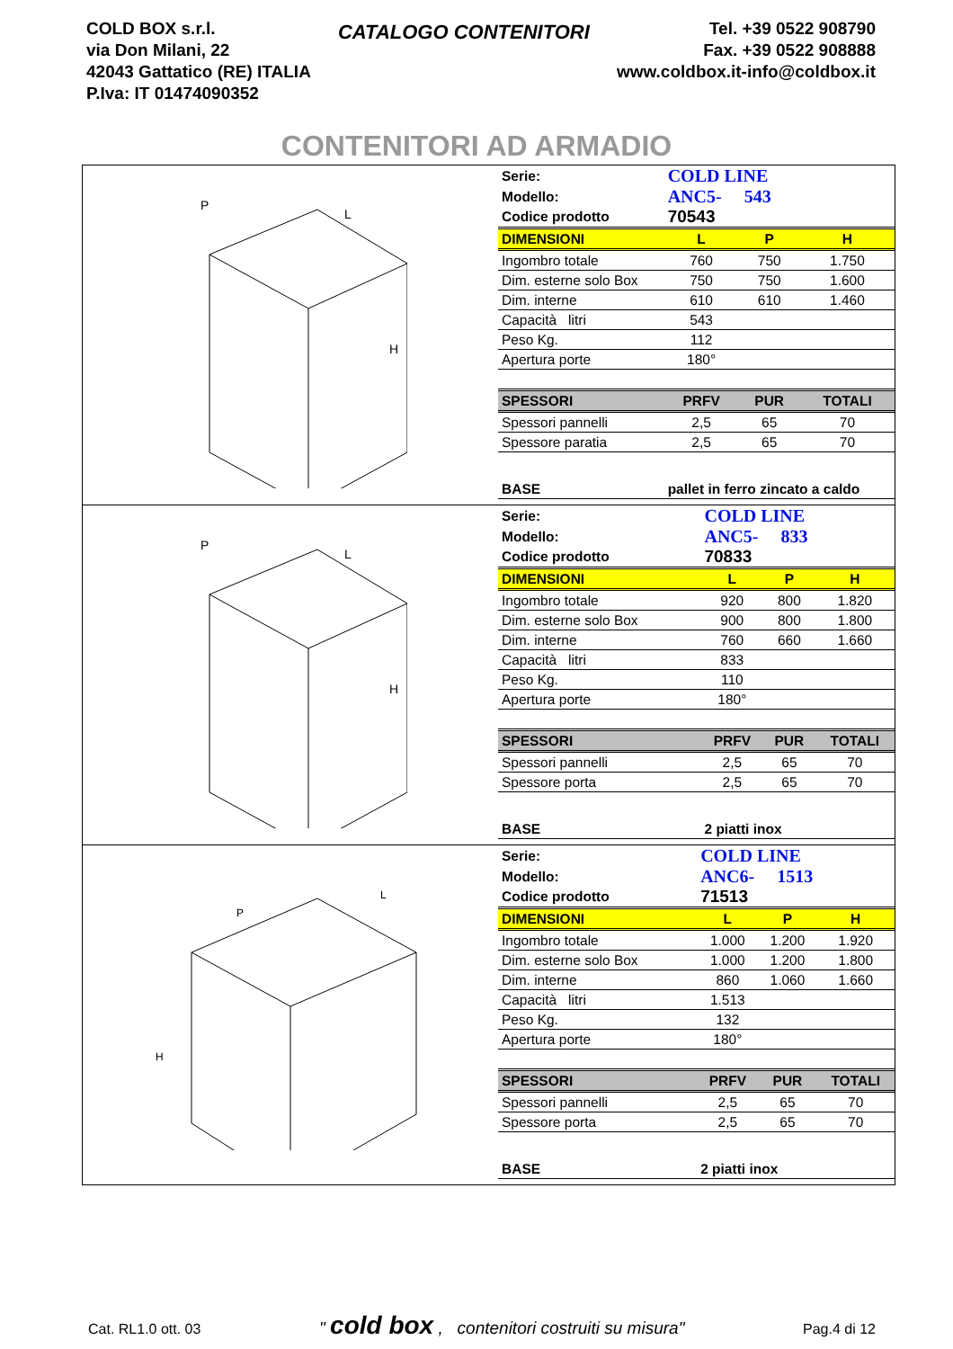COLD BOX s.r.l.
via Don Milani, 22
42043 Gattatico (RE) ITALIA
P.Iva: IT 01474090352
CATALOGO CONTENITORI
Tel. +39 0522 908790
Fax. +39 0522 908888
www.coldbox.it-info@coldbox.it
CONTENITORI AD ARMADIO
P
L
H
| Serie: | COLD LINE | | |
| Modello: | ANC5- 543 | | |
| Codice prodotto | 70543 | | |
| DIMENSIONI | L | P | H |
| Ingombro totale | 760 | 750 | 1.750 |
| Dim. esterne solo Box | 750 | 750 | 1.600 |
| Dim. interne | 610 | 610 | 1.460 |
| Capacità litri | 543 | | |
| Peso Kg. | 112 | | |
| Apertura porte | 180° | | |
| SPESSORI | PRFV | PUR | TOTALI |
| Spessori pannelli | 2,5 | 65 | 70 |
| Spessore paratia | 2,5 | 65 | 70 |
| BASE | pallet in ferro zincato a caldo | | |
P
L
H
| Serie: | COLD LINE | | |
| Modello: | ANC5- 833 | | |
| Codice prodotto | 70833 | | |
| DIMENSIONI | L | P | H |
| Ingombro totale | 920 | 800 | 1.820 |
| Dim. esterne solo Box | 900 | 800 | 1.800 |
| Dim. interne | 760 | 660 | 1.660 |
| Capacità litri | 833 | | |
| Peso Kg. | 110 | | |
| Apertura porte | 180° | | |
| SPESSORI | PRFV | PUR | TOTALI |
| Spessori pannelli | 2,5 | 65 | 70 |
| Spessore porta | 2,5 | 65 | 70 |
| BASE | 2 piatti inox | | |
P
L
H
| Serie: | COLD LINE | | |
| Modello: | ANC6- 1513 | | |
| Codice prodotto | 71513 | | |
| DIMENSIONI | L | P | H |
| Ingombro totale | 1.000 | 1.200 | 1.920 |
| Dim. esterne solo Box | 1.000 | 1.200 | 1.800 |
| Dim. interne | 860 | 1.060 | 1.660 |
| Capacità litri | 1.513 | | |
| Peso Kg. | 132 | | |
| Apertura porte | 180° | | |
| SPESSORI | PRFV | PUR | TOTALI |
| Spessori pannelli | 2,5 | 65 | 70 |
| Spessore porta | 2,5 | 65 | 70 |
| BASE | 2 piatti inox | | |
Cat. RL1.0 ott. 03 " cold box , contenitori costruiti su misura" Pag.4 di 12